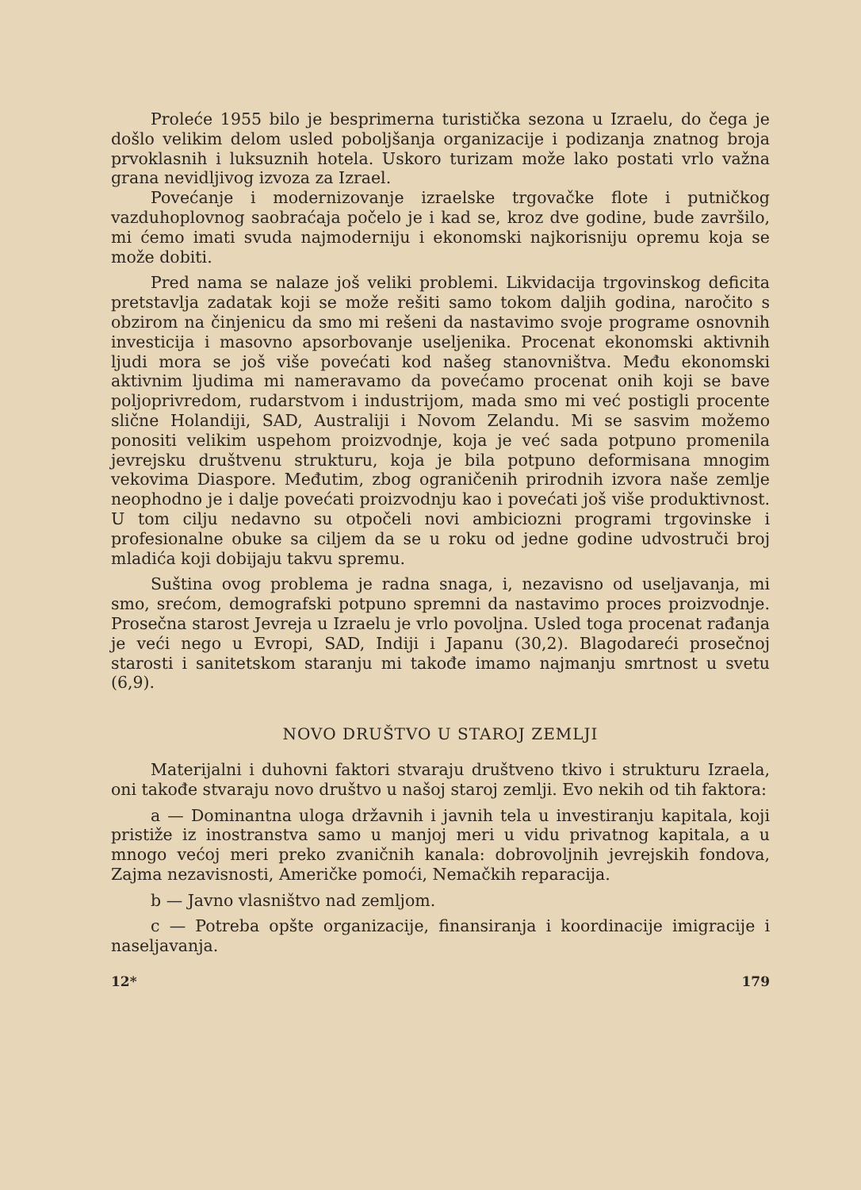Proleće 1955 bilo je besprimerna turistička sezona u Izraelu, do čega je došlo velikim delom usled poboljšanja organizacije i podizanja znatnog broja prvoklasnih i luksuznih hotela. Uskoro turizam može lako postati vrlo važna grana nevidljivog izvoza za Izrael.
Povećanje i modernizovanje izraelske trgovačke flote i putničkog vazduhoplovnog saobraćaja počelo je i kad se, kroz dve godine, bude završilo, mi ćemo imati svuda najmoderniju i ekonomski najkorisniju opremu koja se može dobiti.
Pred nama se nalaze još veliki problemi. Likvidacija trgovinskog deficita pretstavlja zadatak koji se može rešiti samo tokom daljih godina, naročito s obzirom na činjenicu da smo mi rešeni da nastavimo svoje programe osnovnih investicija i masovno apsorbovanje useljenika. Procenat ekonomski aktivnih ljudi mora se još više povećati kod našeg stanovništva. Među ekonomski aktivnim ljudima mi nameravamo da povećamo procenat onih koji se bave poljoprivredom, rudarstvom i industrijom, mada smo mi već postigli procente slične Holandiji, SAD, Australiji i Novom Zelandu. Mi se sasvim možemo ponositi velikim uspehom proizvodnje, koja je već sada potpuno promenila jevrejsku društvenu strukturu, koja je bila potpuno deformisana mnogim vekovima Diaspore. Međutim, zbog ograničenih prirodnih izvora naše zemlje neophodno je i dalje povećati proizvodnju kao i povećati još više produktivnost. U tom cilju nedavno su otpočeli novi ambiciozni programi trgovinske i profesionalne obuke sa ciljem da se u roku od jedne godine udvostruči broj mladića koji dobijaju takvu spremu.
Suština ovog problema je radna snaga, i, nezavisno od useljavanja, mi smo, srećom, demografski potpuno spremni da nastavimo proces proizvodnje. Prosečna starost Jevreja u Izraelu je vrlo povoljna. Usled toga procenat rađanja je veći nego u Evropi, SAD, Indiji i Japanu (30,2). Blagodareći prosečnoj starosti i sanitetskom staranju mi takođe imamo najmanju smrtnost u svetu (6,9).
NOVO DRUŠTVO U STAROJ ZEMLJI
Materijalni i duhovni faktori stvaraju društveno tkivo i strukturu Izraela, oni takođe stvaraju novo društvo u našoj staroj zemlji. Evo nekih od tih faktora:
a — Dominantna uloga državnih i javnih tela u investiranju kapitala, koji pristiže iz inostranstva samo u manjoj meri u vidu privatnog kapitala, a u mnogo većoj meri preko zvaničnih kanala: dobrovoljnih jevrejskih fondova, Zajma nezavisnosti, Američke pomoći, Nemačkih reparacija.
b — Javno vlasništvo nad zemljom.
c — Potreba opšte organizacije, finansiranja i koordinacije imigracije i naseljavanja.
12* 179